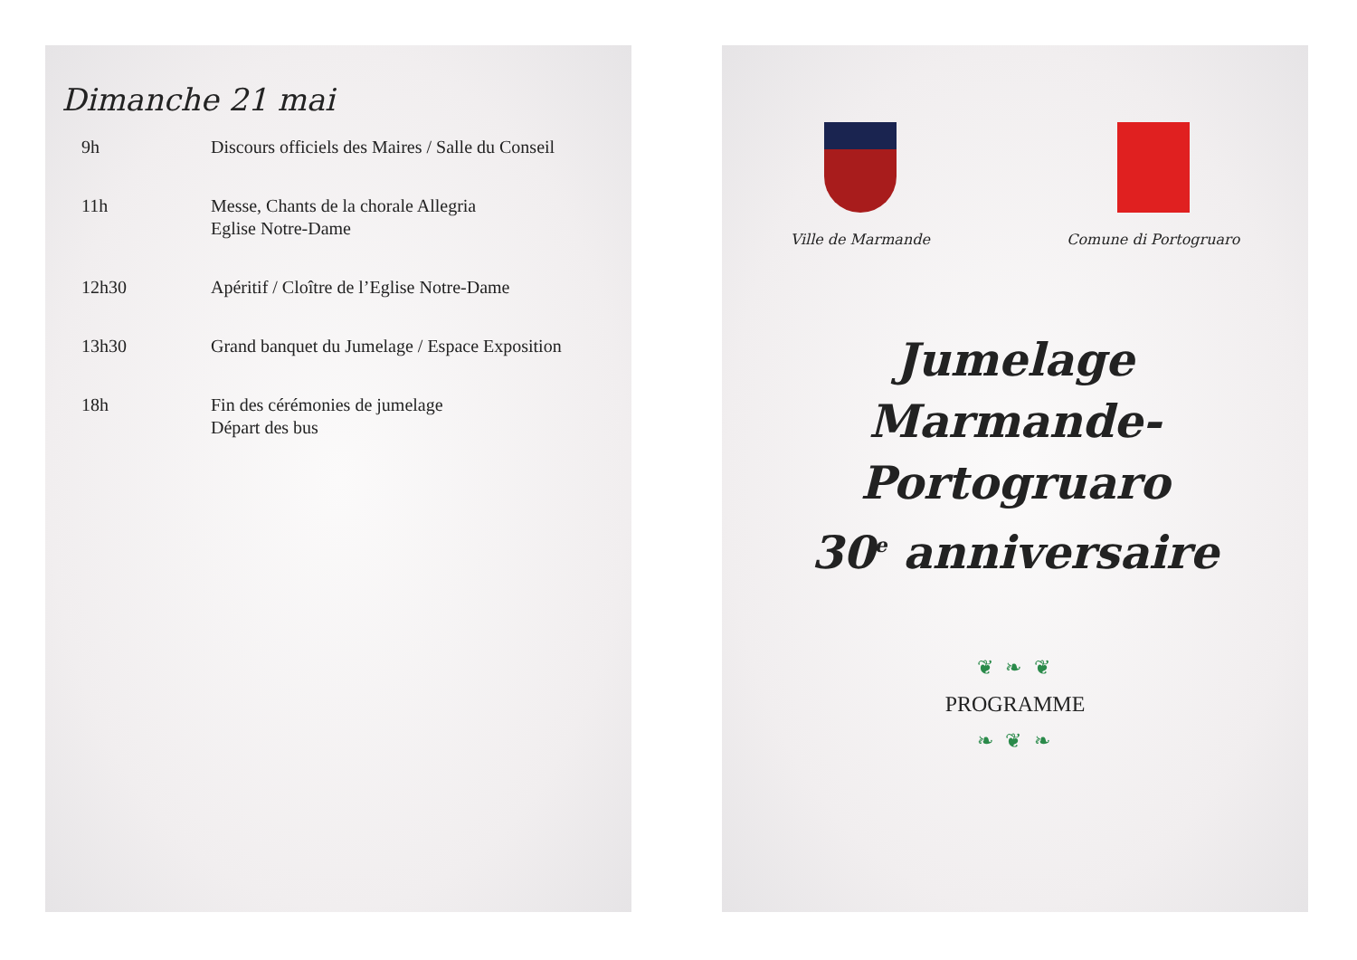Dimanche 21 mai
| 9h | Discours officiels des Maires / Salle du Conseil |
| 11h | Messe, Chants de la chorale Allegria Eglise Notre-Dame |
| 12h30 | Apéritif / Cloître de l’Eglise Notre-Dame |
| 13h30 | Grand banquet du Jumelage / Espace Exposition |
| 18h | Fin des cérémonies de jumelage Départ des bus |
Ville de Marmande Comune di Portogruaro
Jumelage
Marmande-Portogruaro
30<sup>e</sup> anniversaire
❦ ❧ ❦
PROGRAMME
❧ ❦ ❧